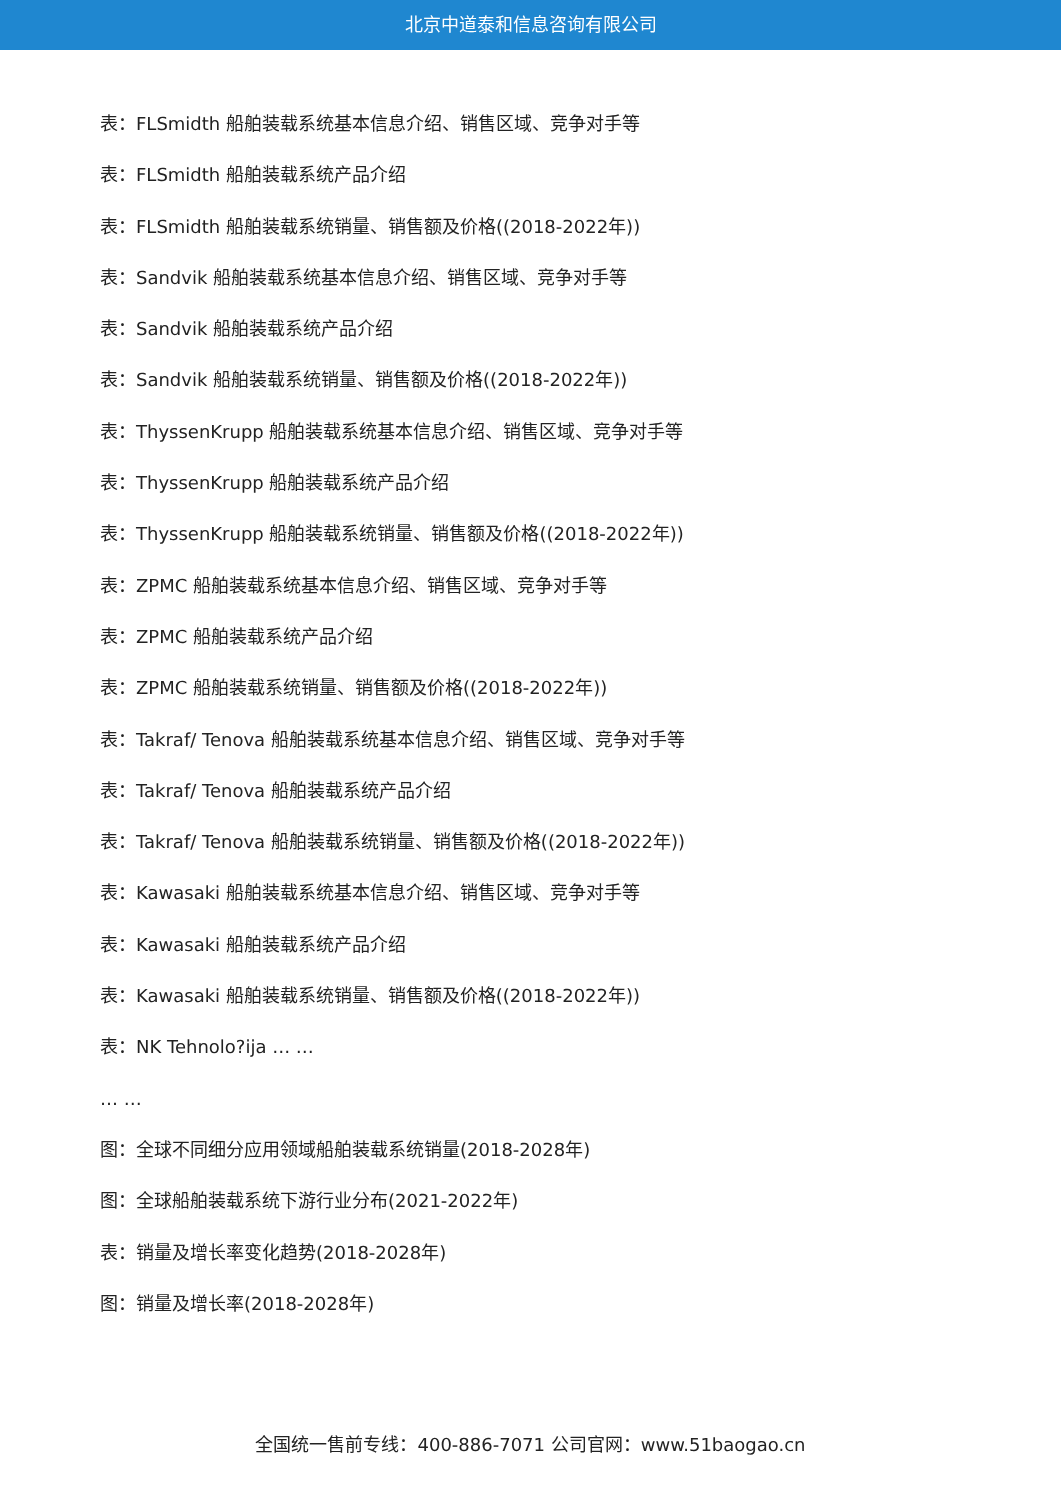北京中道泰和信息咨询有限公司
表：FLSmidth 船舶装载系统基本信息介绍、销售区域、竞争对手等
表：FLSmidth 船舶装载系统产品介绍
表：FLSmidth 船舶装载系统销量、销售额及价格((2018-2022年))
表：Sandvik 船舶装载系统基本信息介绍、销售区域、竞争对手等
表：Sandvik 船舶装载系统产品介绍
表：Sandvik 船舶装载系统销量、销售额及价格((2018-2022年))
表：ThyssenKrupp 船舶装载系统基本信息介绍、销售区域、竞争对手等
表：ThyssenKrupp 船舶装载系统产品介绍
表：ThyssenKrupp 船舶装载系统销量、销售额及价格((2018-2022年))
表：ZPMC 船舶装载系统基本信息介绍、销售区域、竞争对手等
表：ZPMC 船舶装载系统产品介绍
表：ZPMC 船舶装载系统销量、销售额及价格((2018-2022年))
表：Takraf/ Tenova 船舶装载系统基本信息介绍、销售区域、竞争对手等
表：Takraf/ Tenova 船舶装载系统产品介绍
表：Takraf/ Tenova 船舶装载系统销量、销售额及价格((2018-2022年))
表：Kawasaki 船舶装载系统基本信息介绍、销售区域、竞争对手等
表：Kawasaki 船舶装载系统产品介绍
表：Kawasaki 船舶装载系统销量、销售额及价格((2018-2022年))
表：NK Tehnolo?ija … …
… …
图：全球不同细分应用领域船舶装载系统销量(2018-2028年)
图：全球船舶装载系统下游行业分布(2021-2022年)
表：销量及增长率变化趋势(2018-2028年)
图：销量及增长率(2018-2028年)
全国统一售前专线：400-886-7071 公司官网：www.51baogao.cn